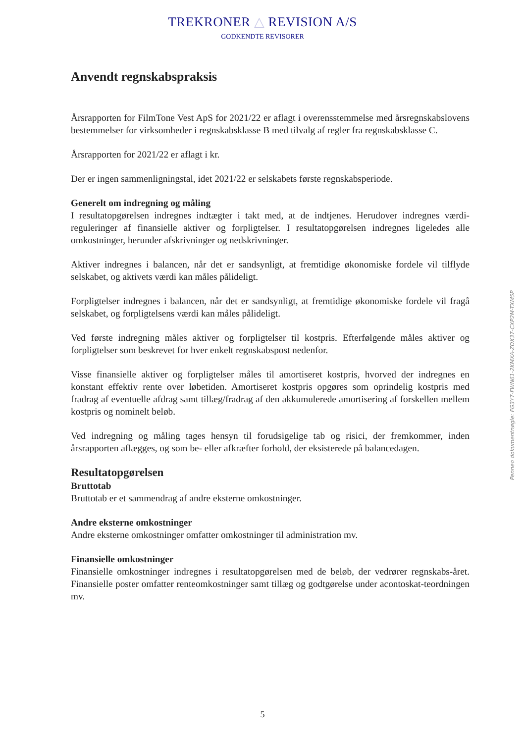TREKRONER △ REVISION A/S
GODKENDTE REVISORER
Anvendt regnskabspraksis
Årsrapporten for FilmTone Vest ApS for 2021/22 er aflagt i overensstemmelse med årsregnskabslovens bestemmelser for virksomheder i regnskabsklasse B med tilvalg af regler fra regnskabsklasse C.
Årsrapporten for 2021/22 er aflagt i kr.
Der er ingen sammenligningstal, idet 2021/22 er selskabets første regnskabsperiode.
Generelt om indregning og måling
I resultatopgørelsen indregnes indtægter i takt med, at de indtjenes. Herudover indregnes værdi-reguleringer af finansielle aktiver og forpligtelser. I resultatopgørelsen indregnes ligeledes alle omkostninger, herunder afskrivninger og nedskrivninger.
Aktiver indregnes i balancen, når det er sandsynligt, at fremtidige økonomiske fordele vil tilflyde selskabet, og aktivets værdi kan måles pålideligt.
Forpligtelser indregnes i balancen, når det er sandsynligt, at fremtidige økonomiske fordele vil fragå selskabet, og forpligtelsens værdi kan måles pålideligt.
Ved første indregning måles aktiver og forpligtelser til kostpris. Efterfølgende måles aktiver og forpligtelser som beskrevet for hver enkelt regnskabspost nedenfor.
Visse finansielle aktiver og forpligtelser måles til amortiseret kostpris, hvorved der indregnes en konstant effektiv rente over løbetiden. Amortiseret kostpris opgøres som oprindelig kostpris med fradrag af eventuelle afdrag samt tillæg/fradrag af den akkumulerede amortisering af forskellen mellem kostpris og nominelt beløb.
Ved indregning og måling tages hensyn til forudsigelige tab og risici, der fremkommer, inden årsrapporten aflægges, og som be- eller afkræfter forhold, der eksisterede på balancedagen.
Resultatopgørelsen
Bruttotab
Bruttotab er et sammendrag af andre eksterne omkostninger.
Andre eksterne omkostninger
Andre eksterne omkostninger omfatter omkostninger til administration mv.
Finansielle omkostninger
Finansielle omkostninger indregnes i resultatopgørelsen med de beløb, der vedrører regnskabs-året. Finansielle poster omfatter renteomkostninger samt tillæg og godtgørelse under acontoskat-teordningen mv.
Penneo dokumentnøgle: FG3Y7-FWN61-2KMXA-ZDX37-CXP2M-TXM5P
5